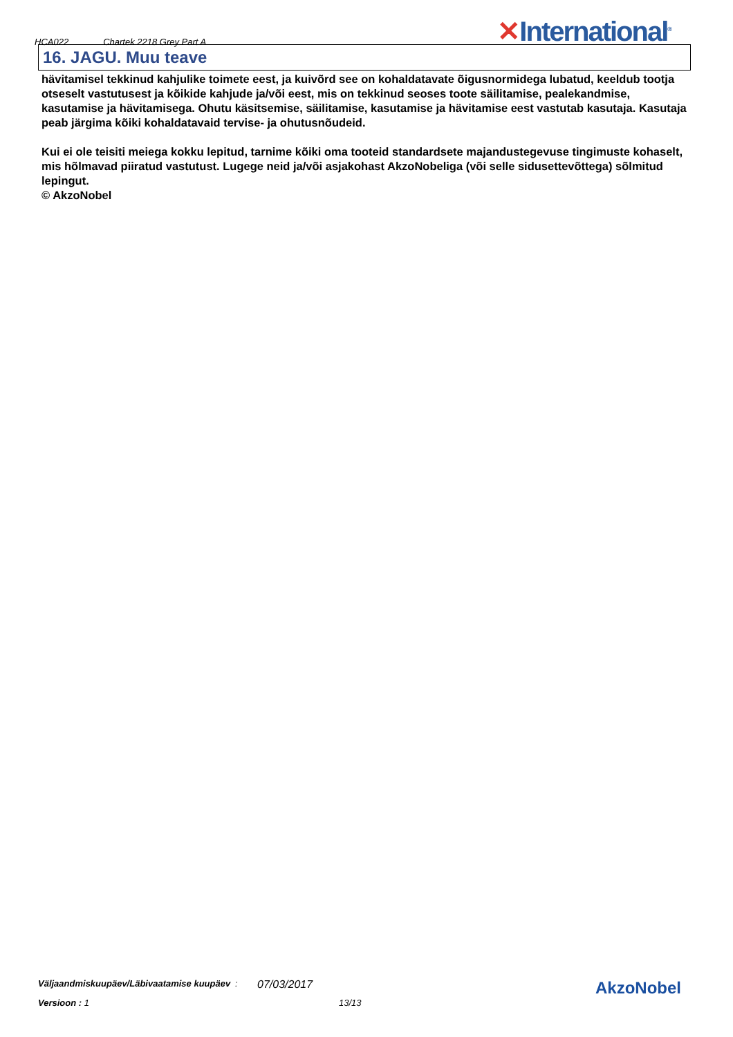HCA022 Chartek 2218 Grey Part A
✕International<sup>®</sup>
16. JAGU. Muu teave
hävitamisel tekkinud kahjulike toimete eest, ja kuivõrd see on kohaldatavate õigusnormidega lubatud, keeldub tootja otseselt vastutusest ja kõikide kahjude ja/või eest, mis on tekkinud seoses toote säilitamise, pealekandmise, kasutamise ja hävitamisega. Ohutu käsitsemise, säilitamise, kasutamise ja hävitamise eest vastutab kasutaja. Kasutaja peab järgima kõiki kohaldatavaid tervise- ja ohutusnõudeid.
Kui ei ole teisiti meiega kokku lepitud, tarnime kõiki oma tooteid standardsete majandustegevuse tingimuste kohaselt, mis hõlmavad piiratud vastutust. Lugege neid ja/või asjakohast AkzoNobeliga (või selle sidusettevõttega) sõlmitud lepingut.
© AkzoNobel
Väljaandmiskuupäev/Läbivaatamise kuupäev
:
07/03/2017
Versioon : 1 13/13
AkzoNobel